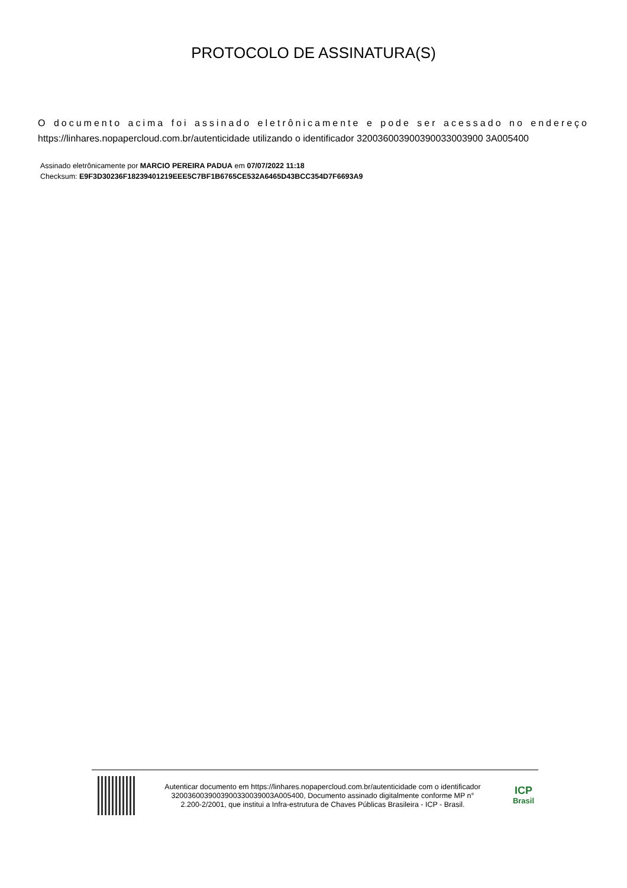PROTOCOLO DE ASSINATURA(S)
O documento acima foi assinado eletrônicamente e pode ser acessado no endereço https://linhares.nopapercloud.com.br/autenticidade utilizando o identificador 320036003900390033003900 3A005400
Assinado eletrônicamente por MARCIO PEREIRA PADUA em 07/07/2022 11:18
Checksum: E9F3D30236F18239401219EEE5C7BF1B6765CE532A6465D43BCC354D7F6693A9
Autenticar documento em https://linhares.nopapercloud.com.br/autenticidade com o identificador 3200360039003900330039003A005400, Documento assinado digitalmente conforme MP n° 2.200-2/2001, que institui a Infra-estrutura de Chaves Públicas Brasileira - ICP - Brasil.
ICP
Brasil